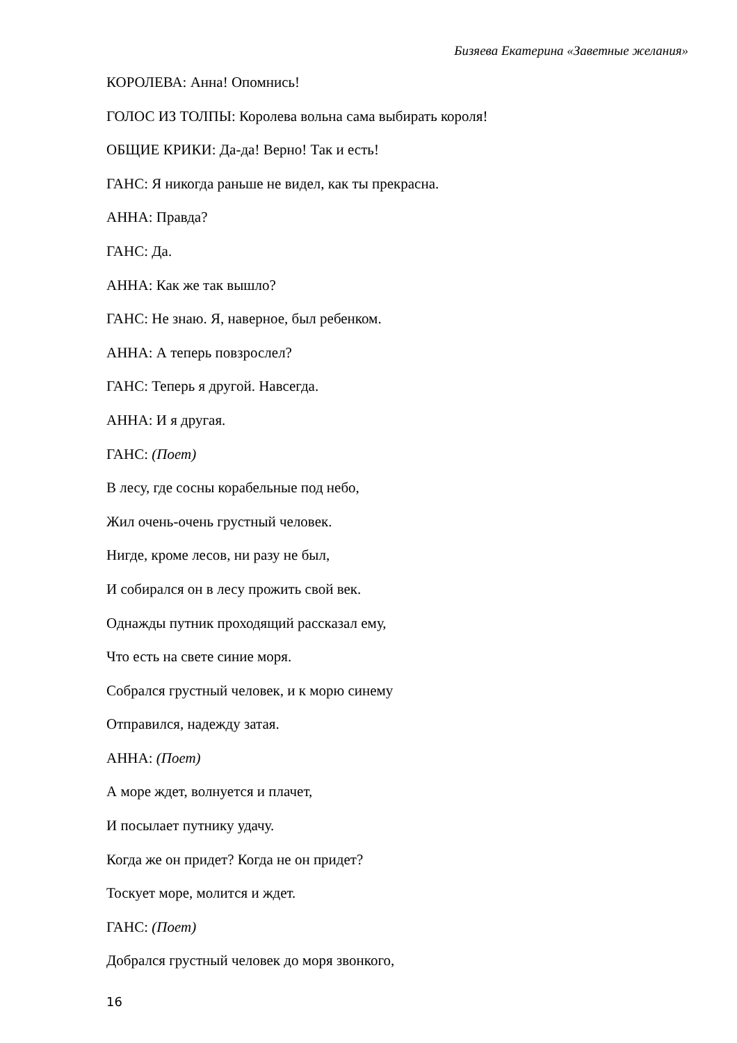Бизяева Екатерина «Заветные желания»
КОРОЛЕВА: Анна! Опомнись!
ГОЛОС ИЗ ТОЛПЫ: Королева вольна сама выбирать короля!
ОБЩИЕ КРИКИ: Да-да! Верно! Так и есть!
ГАНС: Я никогда раньше не видел, как ты прекрасна.
АННА: Правда?
ГАНС: Да.
АННА: Как же так вышло?
ГАНС: Не знаю. Я, наверное, был ребенком.
АННА: А теперь повзрослел?
ГАНС: Теперь я другой. Навсегда.
АННА: И я другая.
ГАНС: (Поет)
В лесу, где сосны корабельные под небо,
Жил очень-очень грустный человек.
Нигде, кроме лесов, ни разу не был,
И собирался он в лесу прожить свой век.
Однажды путник проходящий рассказал ему,
Что есть на свете синие моря.
Собрался грустный человек, и к морю синему
Отправился, надежду затая.
АННА: (Поет)
А море ждет, волнуется и плачет,
И посылает путнику удачу.
Когда же он придет? Когда не он придет?
Тоскует море, молится и ждет.
ГАНС: (Поет)
Добрался грустный человек до моря звонкого,
16